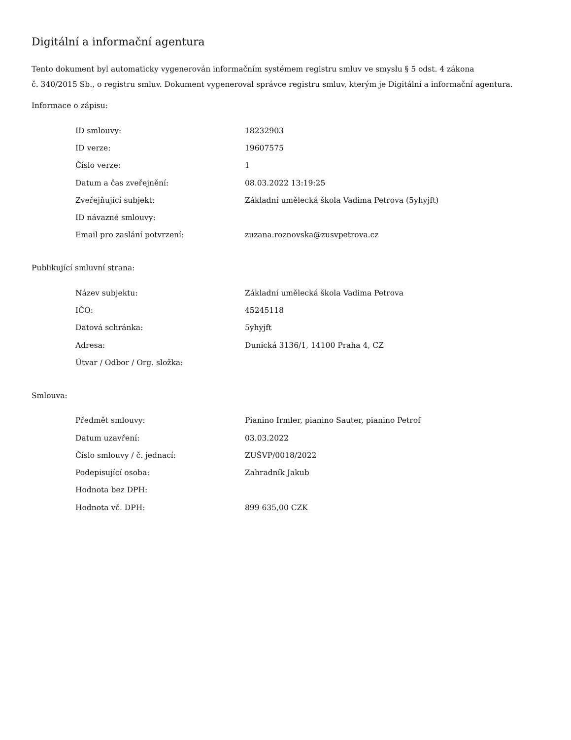Digitální a informační agentura
Tento dokument byl automaticky vygenerován informačním systémem registru smluv ve smyslu § 5 odst. 4 zákona
č. 340/2015 Sb., o registru smluv. Dokument vygeneroval správce registru smluv, kterým je Digitální a informační agentura.
Informace o zápisu:
| ID smlouvy: | 18232903 |
| ID verze: | 19607575 |
| Číslo verze: | 1 |
| Datum a čas zveřejnění: | 08.03.2022 13:19:25 |
| Zveřejňující subjekt: | Základní umělecká škola Vadima Petrova (5yhyjft) |
| ID návazné smlouvy: | |
| Email pro zaslání potvrzení: | zuzana.roznovska@zusvpetrova.cz |
Publikující smluvní strana:
| Název subjektu: | Základní umělecká škola Vadima Petrova |
| IČO: | 45245118 |
| Datová schránka: | 5yhyjft |
| Adresa: | Dunická 3136/1, 14100 Praha 4, CZ |
| Útvar / Odbor / Org. složka: | |
Smlouva:
| Předmět smlouvy: | Pianino Irmler, pianino Sauter, pianino Petrof |
| Datum uzavření: | 03.03.2022 |
| Číslo smlouvy / č. jednací: | ZUŠVP/0018/2022 |
| Podepisující osoba: | Zahradník Jakub |
| Hodnota bez DPH: | |
| Hodnota vč. DPH: | 899 635,00 CZK |